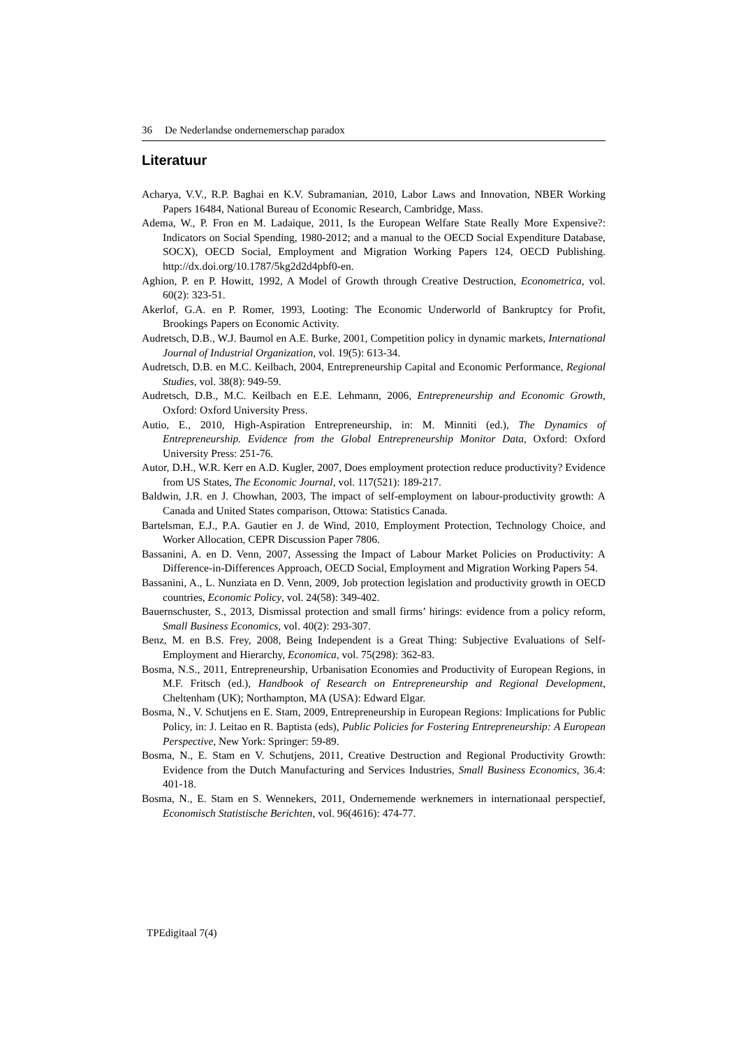36 De Nederlandse ondernemerschap paradox
Literatuur
Acharya, V.V., R.P. Baghai en K.V. Subramanian, 2010, Labor Laws and Innovation, NBER Working Papers 16484, National Bureau of Economic Research, Cambridge, Mass.
Adema, W., P. Fron en M. Ladaique, 2011, Is the European Welfare State Really More Expensive?: Indicators on Social Spending, 1980-2012; and a manual to the OECD Social Expenditure Database, SOCX), OECD Social, Employment and Migration Working Papers 124, OECD Publishing. http://dx.doi.org/10.1787/5kg2d2d4pbf0-en.
Aghion, P. en P. Howitt, 1992, A Model of Growth through Creative Destruction, Econometrica, vol. 60(2): 323-51.
Akerlof, G.A. en P. Romer, 1993, Looting: The Economic Underworld of Bankruptcy for Profit, Brookings Papers on Economic Activity.
Audretsch, D.B., W.J. Baumol en A.E. Burke, 2001, Competition policy in dynamic markets, International Journal of Industrial Organization, vol. 19(5): 613-34.
Audretsch, D.B. en M.C. Keilbach, 2004, Entrepreneurship Capital and Economic Performance, Regional Studies, vol. 38(8): 949-59.
Audretsch, D.B., M.C. Keilbach en E.E. Lehmann, 2006, Entrepreneurship and Economic Growth, Oxford: Oxford University Press.
Autio, E., 2010, High-Aspiration Entrepreneurship, in: M. Minniti (ed.), The Dynamics of Entrepreneurship. Evidence from the Global Entrepreneurship Monitor Data, Oxford: Oxford University Press: 251-76.
Autor, D.H., W.R. Kerr en A.D. Kugler, 2007, Does employment protection reduce productivity? Evidence from US States, The Economic Journal, vol. 117(521): 189-217.
Baldwin, J.R. en J. Chowhan, 2003, The impact of self-employment on labour-productivity growth: A Canada and United States comparison, Ottowa: Statistics Canada.
Bartelsman, E.J., P.A. Gautier en J. de Wind, 2010, Employment Protection, Technology Choice, and Worker Allocation, CEPR Discussion Paper 7806.
Bassanini, A. en D. Venn, 2007, Assessing the Impact of Labour Market Policies on Productivity: A Difference-in-Differences Approach, OECD Social, Employment and Migration Working Papers 54.
Bassanini, A., L. Nunziata en D. Venn, 2009, Job protection legislation and productivity growth in OECD countries, Economic Policy, vol. 24(58): 349-402.
Bauernschuster, S., 2013, Dismissal protection and small firms’ hirings: evidence from a policy reform, Small Business Economics, vol. 40(2): 293-307.
Benz, M. en B.S. Frey, 2008, Being Independent is a Great Thing: Subjective Evaluations of Self-Employment and Hierarchy, Economica, vol. 75(298): 362-83.
Bosma, N.S., 2011, Entrepreneurship, Urbanisation Economies and Productivity of European Regions, in M.F. Fritsch (ed.), Handbook of Research on Entrepreneurship and Regional Development, Cheltenham (UK); Northampton, MA (USA): Edward Elgar.
Bosma, N., V. Schutjens en E. Stam, 2009, Entrepreneurship in European Regions: Implications for Public Policy, in: J. Leitao en R. Baptista (eds), Public Policies for Fostering Entrepreneurship: A European Perspective, New York: Springer: 59-89.
Bosma, N., E. Stam en V. Schutjens, 2011, Creative Destruction and Regional Productivity Growth: Evidence from the Dutch Manufacturing and Services Industries, Small Business Economics, 36.4: 401-18.
Bosma, N., E. Stam en S. Wennekers, 2011, Ondernemende werknemers in internationaal perspectief, Economisch Statistische Berichten, vol. 96(4616): 474-77.
TPEdigitaal 7(4)